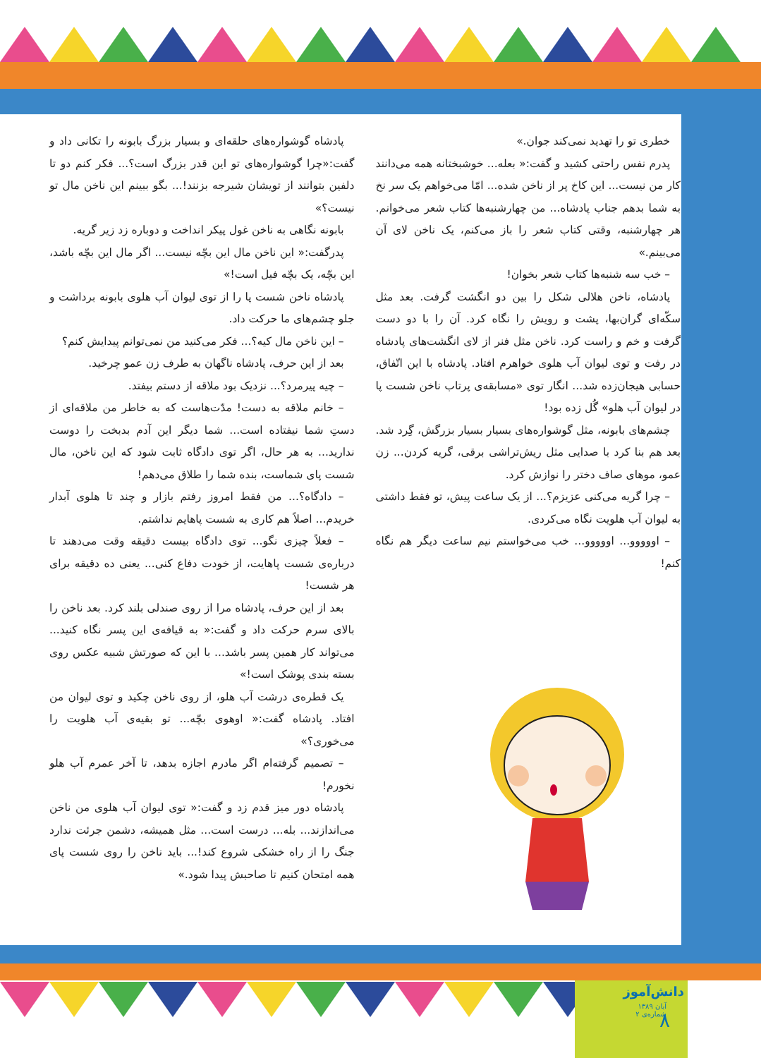خطری تو را تهدید نمی‌کند جوان.»
پدرم نفس راحتی کشید و گفت:« بعله... خوشبختانه همه می‌دانند کار من نیست... این کاخ پر از ناخن شده... امّا می‌خواهم یک سر نخ به شما بدهم جناب پادشاه... من چهارشنبه‌ها کتاب شعر می‌خوانم. هر چهارشنبه، وقتی کتاب شعر را باز می‌کنم، یک ناخن لای آن می‌بینم.»
– خب سه شنبه‌ها کتاب شعر بخوان!
پادشاه، ناخن هلالی شکل را بین دو انگشت گرفت. بعد مثل سکّه‌ای گران‌بها، پشت و رویش را نگاه کرد. آن را با دو دست گرفت و خم و راست کرد. ناخن مثل فنر از لای انگشت‌های پادشاه در رفت و توی لیوان آب هلوی خواهرم افتاد. پادشاه با این اتّفاق، حسابی هیجان‌زده شد... انگار توی «مسابقه‌ی پرتاب ناخن شست پا در لیوان آب هلو» گُل زده بود!
چشم‌های بابونه، مثل گوشواره‌های بسیار بسیار بزرگش، گِرد شد. بعد هم بنا کرد با صدایی مثل ریش‌تراشی برقی، گریه کردن... زن عمو، موهای صاف دختر را نوازش کرد.
– چرا گریه می‌کنی عزیزم؟... از یک ساعت پیش، تو فقط داشتی به لیوان آب هلویت نگاه می‌کردی.
– اووووو... اووووو... خب می‌خواستم نیم ساعت دیگر هم نگاه کنم!
پادشاه گوشواره‌های حلقه‌ای و بسیار بزرگ بابونه را تکانی داد و گفت:«چرا گوشواره‌های تو این قدر بزرگ است؟... فکر کنم دو تا دلفین بتوانند از تویشان شیرجه بزنند!... بگو ببینم این ناخن مال تو نیست؟»
بابونه نگاهی به ناخن غول پیکر انداخت و دوباره زد زیر گریه.
پدرگفت:« این ناخن مال این بچّه نیست... اگر مال این بچّه باشد، این بچّه، یک بچّه فیل است!»
پادشاه ناخن شست پا را از توی لیوان آب هلوی بابونه برداشت و جلو چشم‌های ما حرکت داد.
– این ناخن مال کیه؟... فکر می‌کنید من نمی‌توانم پیدایش کنم؟
بعد از این حرف، پادشاه ناگهان به طرف زن عمو چرخید.
– چیه پیرمرد؟... نزدیک بود ملاقه از دستم بیفتد.
– خانم ملاقه به دست! مدّت‌هاست که به خاطر من ملاقه‌ای از دستِ شما نیفتاده است... شما دیگر این آدم بدبخت را دوست ندارید... به هر حال، اگر توی دادگاه ثابت شود که این ناخن، مال شست پای شماست، بنده شما را طلاق می‌دهم!
– دادگاه؟... من فقط امروز رفتم بازار و چند تا هلوی آبدار خریدم... اصلاً هم کاری به شست پاهایم نداشتم.
– فعلاً چیزی نگو... توی دادگاه بیست دقیقه وقت می‌دهند تا درباره‌ی شست پاهایت، از خودت دفاع کنی... یعنی ده دقیقه برای هر شست!
بعد از این حرف، پادشاه مرا از روی صندلی بلند کرد. بعد ناخن را بالای سرم حرکت داد و گفت:« به قیافه‌ی این پسر نگاه کنید... می‌تواند کار همین پسر باشد... با این که صورتش شبیه عکس روی بسته بندی پوشک است!»
یک قطره‌ی درشت آب هلو، از روی ناخن چکید و توی لیوان من افتاد. پادشاه گفت:« اوهوی بچّه... تو بقیه‌ی آب هلویت را می‌خوری؟»
– تصمیم گرفته‌ام اگر مادرم اجازه بدهد، تا آخر عمرم آب هلو نخورم!
پادشاه دور میز قدم زد و گفت:« توی لیوان آب هلوی من ناخن می‌اندازند... بله... درست است... مثل همیشه، دشمن جرئت ندارد جنگ را از راه خشکی شروع کند!... باید ناخن را روی شست پای همه امتحان کنیم تا صاحبش پیدا شود.»
دانش‌آموز
آبان ۱۳۸۹
شماره‌ی ۲
۸